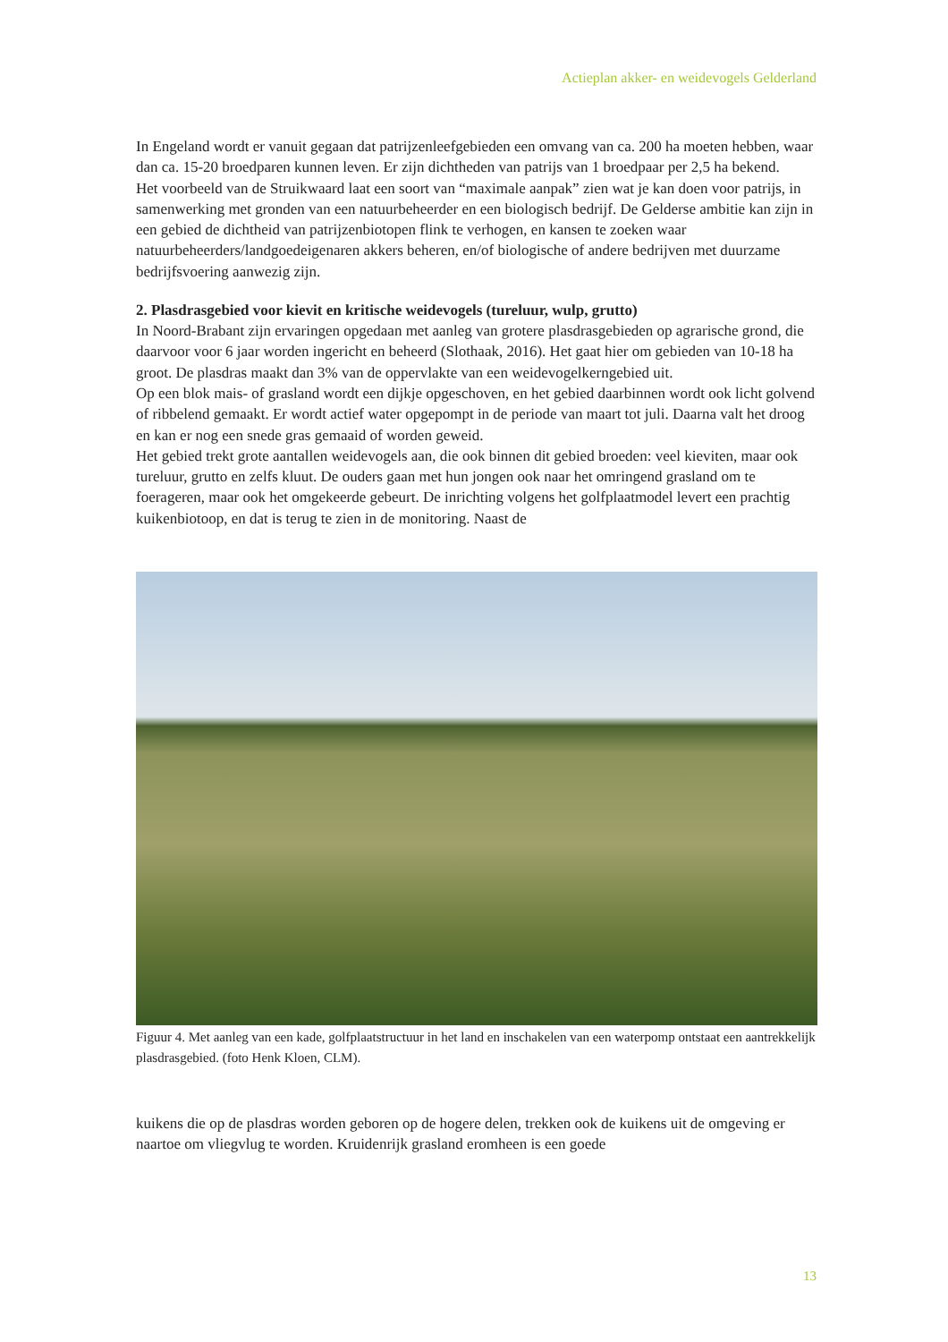Actieplan akker- en weidevogels Gelderland
In Engeland wordt er vanuit gegaan dat patrijzenleefgebieden een omvang van ca. 200 ha moeten hebben, waar dan ca. 15-20 broedparen kunnen leven. Er zijn dichtheden van patrijs van 1 broedpaar per 2,5 ha bekend.
Het voorbeeld van de Struikwaard laat een soort van “maximale aanpak” zien wat je kan doen voor patrijs, in samenwerking met gronden van een natuurbeheerder en een biologisch bedrijf. De Gelderse ambitie kan zijn in een gebied de dichtheid van patrijzenbiotopen flink te verhogen, en kansen te zoeken waar natuurbeheerders/landgoedeigenaren akkers beheren, en/of biologische of andere bedrijven met duurzame bedrijfsvoering aanwezig zijn.
2. Plasdrasgebied voor kievit en kritische weidevogels (tureluur, wulp, grutto)
In Noord-Brabant zijn ervaringen opgedaan met aanleg van grotere plasdrasgebieden op agrarische grond, die daarvoor voor 6 jaar worden ingericht en beheerd (Slothaak, 2016). Het gaat hier om gebieden van 10-18 ha groot. De plasdras maakt dan 3% van de oppervlakte van een weidevogelkerngebied uit.
Op een blok mais- of grasland wordt een dijkje opgeschoven, en het gebied daarbinnen wordt ook licht golvend of ribbelend gemaakt. Er wordt actief water opgepompt in de periode van maart tot juli. Daarna valt het droog en kan er nog een snede gras gemaaid of worden geweid.
Het gebied trekt grote aantallen weidevogels aan, die ook binnen dit gebied broeden: veel kieviten, maar ook tureluur, grutto en zelfs kluut. De ouders gaan met hun jongen ook naar het omringend grasland om te foerageren, maar ook het omgekeerde gebeurt. De inrichting volgens het golfplaatmodel levert een prachtig kuikenbiotoop, en dat is terug te zien in de monitoring. Naast de
Figuur 4. Met aanleg van een kade, golfplaatstructuur in het land en inschakelen van een waterpomp ontstaat een aantrekkelijk plasdrasgebied. (foto Henk Kloen, CLM).
kuikens die op de plasdras worden geboren op de hogere delen, trekken ook de kuikens uit de omgeving er naartoe om vliegvlug te worden. Kruidenrijk grasland eromheen is een goede
13